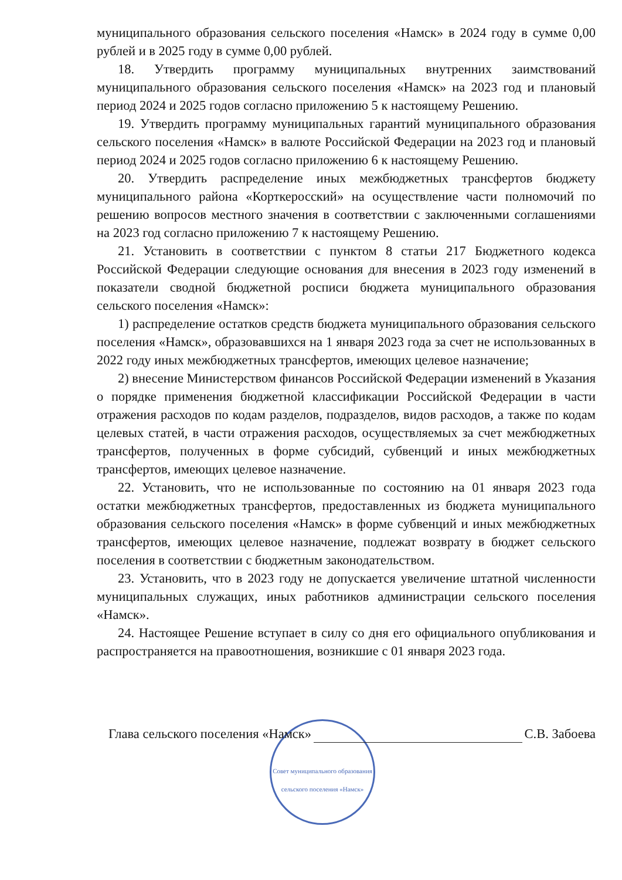муниципального образования сельского поселения «Намск» в 2024 году в сумме 0,00 рублей и в 2025 году в сумме 0,00 рублей.
18. Утвердить программу муниципальных внутренних заимствований муниципального образования сельского поселения «Намск» на 2023 год и плановый период 2024 и 2025 годов согласно приложению 5 к настоящему Решению.
19. Утвердить программу муниципальных гарантий муниципального образования сельского поселения «Намск» в валюте Российской Федерации на 2023 год и плановый период 2024 и 2025 годов согласно приложению 6 к настоящему Решению.
20. Утвердить распределение иных межбюджетных трансфертов бюджету муниципального района «Корткеросский» на осуществление части полномочий по решению вопросов местного значения в соответствии с заключенными соглашениями на 2023 год согласно приложению 7 к настоящему Решению.
21. Установить в соответствии с пунктом 8 статьи 217 Бюджетного кодекса Российской Федерации следующие основания для внесения в 2023 году изменений в показатели сводной бюджетной росписи бюджета муниципального образования сельского поселения «Намск»:
1) распределение остатков средств бюджета муниципального образования сельского поселения «Намск», образовавшихся на 1 января 2023 года за счет не использованных в 2022 году иных межбюджетных трансфертов, имеющих целевое назначение;
2) внесение Министерством финансов Российской Федерации изменений в Указания о порядке применения бюджетной классификации Российской Федерации в части отражения расходов по кодам разделов, подразделов, видов расходов, а также по кодам целевых статей, в части отражения расходов, осуществляемых за счет межбюджетных трансфертов, полученных в форме субсидий, субвенций и иных межбюджетных трансфертов, имеющих целевое назначение.
22. Установить, что не использованные по состоянию на 01 января 2023 года остатки межбюджетных трансфертов, предоставленных из бюджета муниципального образования сельского поселения «Намск» в форме субвенций и иных межбюджетных трансфертов, имеющих целевое назначение, подлежат возврату в бюджет сельского поселения в соответствии с бюджетным законодательством.
23. Установить, что в 2023 году не допускается увеличение штатной численности муниципальных служащих, иных работников администрации сельского поселения «Намск».
24. Настоящее Решение вступает в силу со дня его официального опубликования и распространяется на правоотношения, возникшие с 01 января 2023 года.
Глава сельского поселения «Намск» С.В. Забоева
Совет муниципального образования сельского поселения «Намск»